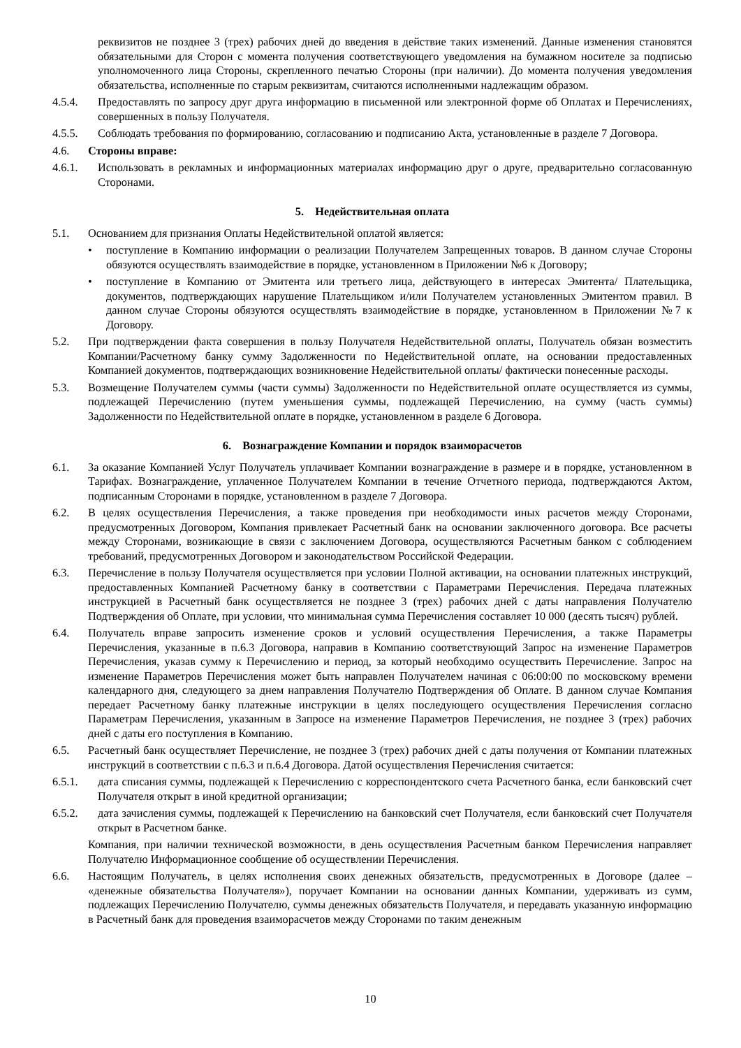реквизитов не позднее 3 (трех) рабочих дней до введения в действие таких изменений. Данные изменения становятся обязательными для Сторон с момента получения соответствующего уведомления на бумажном носителе за подписью уполномоченного лица Стороны, скрепленного печатью Стороны (при наличии). До момента получения уведомления обязательства, исполненные по старым реквизитам, считаются исполненными надлежащим образом.
4.5.4. Предоставлять по запросу друг друга информацию в письменной или электронной форме об Оплатах и Перечислениях, совершенных в пользу Получателя.
4.5.5. Соблюдать требования по формированию, согласованию и подписанию Акта, установленные в разделе 7 Договора.
4.6. Стороны вправе:
4.6.1. Использовать в рекламных и информационных материалах информацию друг о друге, предварительно согласованную Сторонами.
5. Недействительная оплата
5.1. Основанием для признания Оплаты Недействительной оплатой является:
• поступление в Компанию информации о реализации Получателем Запрещенных товаров. В данном случае Стороны обязуются осуществлять взаимодействие в порядке, установленном в Приложении №6 к Договору;
• поступление в Компанию от Эмитента или третьего лица, действующего в интересах Эмитента/ Плательщика, документов, подтверждающих нарушение Плательщиком и/или Получателем установленных Эмитентом правил. В данном случае Стороны обязуются осуществлять взаимодействие в порядке, установленном в Приложении №7 к Договору.
5.2. При подтверждении факта совершения в пользу Получателя Недействительной оплаты, Получатель обязан возместить Компании/Расчетному банку сумму Задолженности по Недействительной оплате, на основании предоставленных Компанией документов, подтверждающих возникновение Недействительной оплаты/ фактически понесенные расходы.
5.3. Возмещение Получателем суммы (части суммы) Задолженности по Недействительной оплате осуществляется из суммы, подлежащей Перечислению (путем уменьшения суммы, подлежащей Перечислению, на сумму (часть суммы) Задолженности по Недействительной оплате в порядке, установленном в разделе 6 Договора.
6. Вознаграждение Компании и порядок взаиморасчетов
6.1. За оказание Компанией Услуг Получатель уплачивает Компании вознаграждение в размере и в порядке, установленном в Тарифах. Вознаграждение, уплаченное Получателем Компании в течение Отчетного периода, подтверждаются Актом, подписанным Сторонами в порядке, установленном в разделе 7 Договора.
6.2. В целях осуществления Перечисления, а также проведения при необходимости иных расчетов между Сторонами, предусмотренных Договором, Компания привлекает Расчетный банк на основании заключенного договора. Все расчеты между Сторонами, возникающие в связи с заключением Договора, осуществляются Расчетным банком с соблюдением требований, предусмотренных Договором и законодательством Российской Федерации.
6.3. Перечисление в пользу Получателя осуществляется при условии Полной активации, на основании платежных инструкций, предоставленных Компанией Расчетному банку в соответствии с Параметрами Перечисления. Передача платежных инструкцией в Расчетный банк осуществляется не позднее 3 (трех) рабочих дней с даты направления Получателю Подтверждения об Оплате, при условии, что минимальная сумма Перечисления составляет 10 000 (десять тысяч) рублей.
6.4. Получатель вправе запросить изменение сроков и условий осуществления Перечисления, а также Параметры Перечисления, указанные в п.6.3 Договора, направив в Компанию соответствующий Запрос на изменение Параметров Перечисления, указав сумму к Перечислению и период, за который необходимо осуществить Перечисление. Запрос на изменение Параметров Перечисления может быть направлен Получателем начиная с 06:00:00 по московскому времени календарного дня, следующего за днем направления Получателю Подтверждения об Оплате. В данном случае Компания передает Расчетному банку платежные инструкции в целях последующего осуществления Перечисления согласно Параметрам Перечисления, указанным в Запросе на изменение Параметров Перечисления, не позднее 3 (трех) рабочих дней с даты его поступления в Компанию.
6.5. Расчетный банк осуществляет Перечисление, не позднее 3 (трех) рабочих дней с даты получения от Компании платежных инструкций в соответствии с п.6.3 и п.6.4 Договора. Датой осуществления Перечисления считается:
6.5.1. дата списания суммы, подлежащей к Перечислению с корреспондентского счета Расчетного банка, если банковский счет Получателя открыт в иной кредитной организации;
6.5.2. дата зачисления суммы, подлежащей к Перечислению на банковский счет Получателя, если банковский счет Получателя открыт в Расчетном банке.
Компания, при наличии технической возможности, в день осуществления Расчетным банком Перечисления направляет Получателю Информационное сообщение об осуществлении Перечисления.
6.6. Настоящим Получатель, в целях исполнения своих денежных обязательств, предусмотренных в Договоре (далее – «денежные обязательства Получателя»), поручает Компании на основании данных Компании, удерживать из сумм, подлежащих Перечислению Получателю, суммы денежных обязательств Получателя, и передавать указанную информацию в Расчетный банк для проведения взаиморасчетов между Сторонами по таким денежным
10